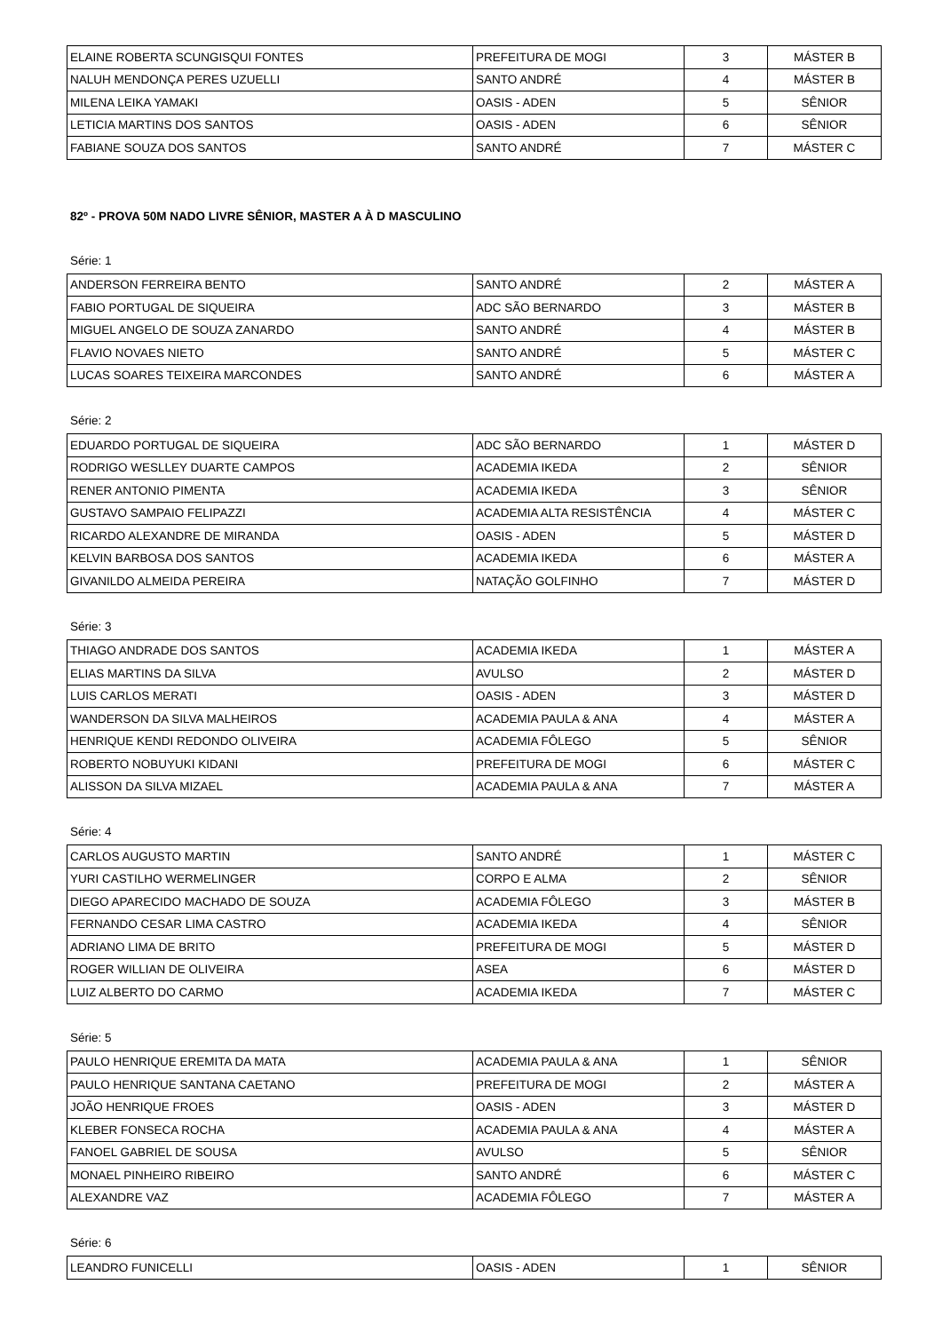| ELAINE ROBERTA SCUNGISQUI FONTES | PREFEITURA DE MOGI | 3 | MÁSTER B |
| NALUH MENDONÇA PERES UZUELLI | SANTO ANDRÉ | 4 | MÁSTER B |
| MILENA LEIKA YAMAKI | OASIS - ADEN | 5 | SÊNIOR |
| LETICIA MARTINS DOS SANTOS | OASIS - ADEN | 6 | SÊNIOR |
| FABIANE SOUZA DOS SANTOS | SANTO ANDRÉ | 7 | MÁSTER C |
82º - PROVA 50M NADO LIVRE SÊNIOR, MASTER A À D MASCULINO
Série: 1
| ANDERSON FERREIRA BENTO | SANTO ANDRÉ | 2 | MÁSTER A |
| FABIO PORTUGAL DE SIQUEIRA | ADC SÃO BERNARDO | 3 | MÁSTER B |
| MIGUEL ANGELO DE SOUZA ZANARDO | SANTO ANDRÉ | 4 | MÁSTER B |
| FLAVIO NOVAES NIETO | SANTO ANDRÉ | 5 | MÁSTER C |
| LUCAS SOARES TEIXEIRA MARCONDES | SANTO ANDRÉ | 6 | MÁSTER A |
Série: 2
| EDUARDO PORTUGAL DE SIQUEIRA | ADC SÃO BERNARDO | 1 | MÁSTER D |
| RODRIGO WESLLEY DUARTE CAMPOS | ACADEMIA IKEDA | 2 | SÊNIOR |
| RENER ANTONIO PIMENTA | ACADEMIA IKEDA | 3 | SÊNIOR |
| GUSTAVO SAMPAIO FELIPAZZI | ACADEMIA ALTA RESISTÊNCIA | 4 | MÁSTER C |
| RICARDO ALEXANDRE DE MIRANDA | OASIS - ADEN | 5 | MÁSTER D |
| KELVIN BARBOSA DOS SANTOS | ACADEMIA IKEDA | 6 | MÁSTER A |
| GIVANILDO ALMEIDA PEREIRA | NATAÇÃO GOLFINHO | 7 | MÁSTER D |
Série: 3
| THIAGO ANDRADE DOS SANTOS | ACADEMIA IKEDA | 1 | MÁSTER A |
| ELIAS MARTINS DA SILVA | AVULSO | 2 | MÁSTER D |
| LUIS CARLOS MERATI | OASIS - ADEN | 3 | MÁSTER D |
| WANDERSON DA SILVA MALHEIROS | ACADEMIA PAULA & ANA | 4 | MÁSTER A |
| HENRIQUE KENDI REDONDO OLIVEIRA | ACADEMIA FÔLEGO | 5 | SÊNIOR |
| ROBERTO NOBUYUKI KIDANI | PREFEITURA DE MOGI | 6 | MÁSTER C |
| ALISSON DA SILVA MIZAEL | ACADEMIA PAULA & ANA | 7 | MÁSTER A |
Série: 4
| CARLOS AUGUSTO MARTIN | SANTO ANDRÉ | 1 | MÁSTER C |
| YURI CASTILHO WERMELINGER | CORPO E ALMA | 2 | SÊNIOR |
| DIEGO APARECIDO MACHADO DE SOUZA | ACADEMIA FÔLEGO | 3 | MÁSTER B |
| FERNANDO CESAR LIMA CASTRO | ACADEMIA IKEDA | 4 | SÊNIOR |
| ADRIANO LIMA DE BRITO | PREFEITURA DE MOGI | 5 | MÁSTER D |
| ROGER WILLIAN DE OLIVEIRA | ASEA | 6 | MÁSTER D |
| LUIZ ALBERTO DO CARMO | ACADEMIA IKEDA | 7 | MÁSTER C |
Série: 5
| PAULO HENRIQUE EREMITA DA MATA | ACADEMIA PAULA & ANA | 1 | SÊNIOR |
| PAULO HENRIQUE SANTANA CAETANO | PREFEITURA DE MOGI | 2 | MÁSTER A |
| JOÃO HENRIQUE FROES | OASIS - ADEN | 3 | MÁSTER D |
| KLEBER FONSECA ROCHA | ACADEMIA PAULA & ANA | 4 | MÁSTER A |
| FANOEL GABRIEL DE SOUSA | AVULSO | 5 | SÊNIOR |
| MONAEL PINHEIRO RIBEIRO | SANTO ANDRÉ | 6 | MÁSTER C |
| ALEXANDRE VAZ | ACADEMIA FÔLEGO | 7 | MÁSTER A |
Série: 6
| LEANDRO FUNICELLI | OASIS - ADEN | 1 | SÊNIOR |